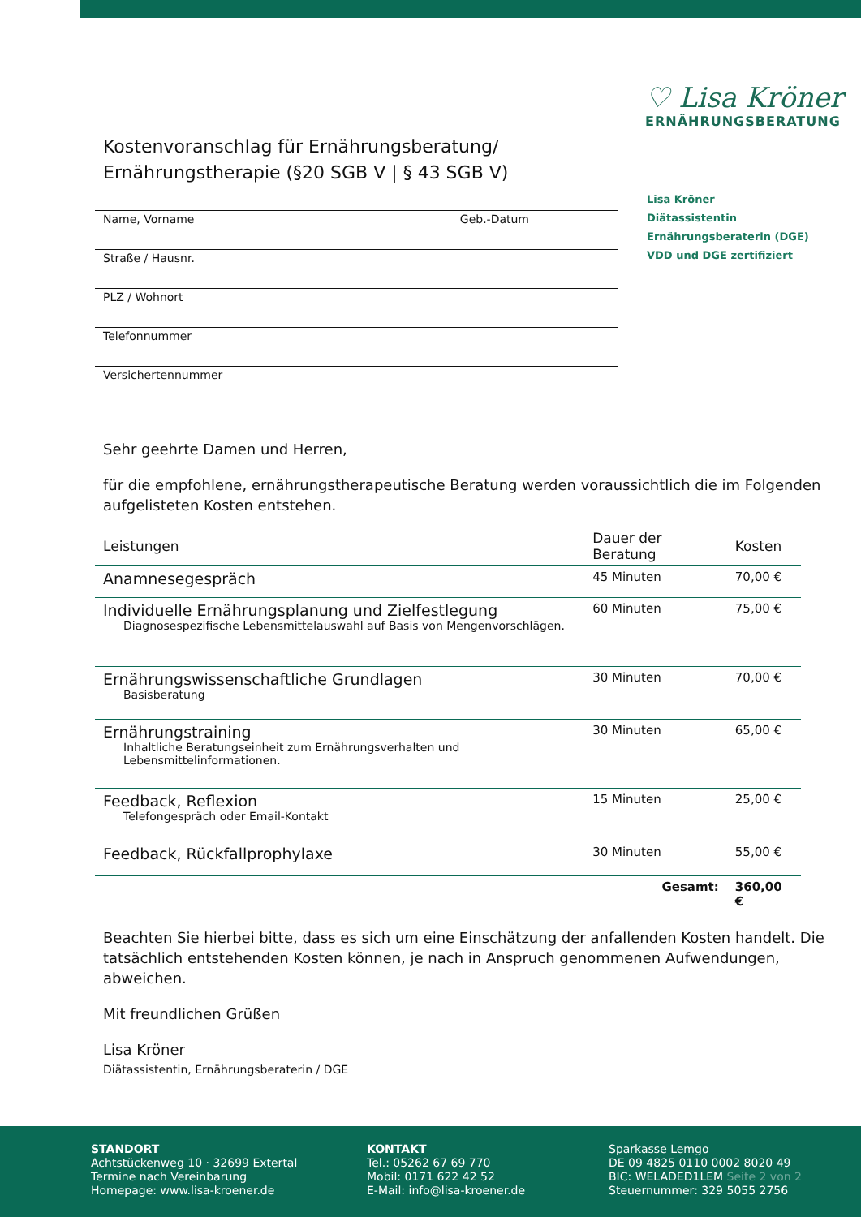♡ Lisa Kröner
ERNÄHRUNGSBERATUNG
Lisa Kröner
Diätassistentin
Ernährungsberaterin (DGE)
VDD und DGE zertifiziert
Kostenvoranschlag für Ernährungsberatung/ Ernährungstherapie (§20 SGB V | § 43 SGB V)
Name, Vorname Geb.-Datum
Straße / Hausnr.
PLZ / Wohnort
Telefonnummer
Versichertennummer
Sehr geehrte Damen und Herren,
für die empfohlene, ernährungstherapeutische Beratung werden voraussichtlich die im Folgenden aufgelisteten Kosten entstehen.
| Leistungen | Dauer der Beratung | Kosten |
| --- | --- | --- |
| Anamnesegespräch | 45 Minuten | 70,00 € |
| Individuelle Ernährungsplanung und Zielfestlegung Diagnosespezifische Lebensmittelauswahl auf Basis von Mengenvorschlägen. | 60 Minuten | 75,00 € |
| Ernährungswissenschaftliche Grundlagen Basisberatung | 30 Minuten | 70,00 € |
| Ernährungstraining Inhaltliche Beratungseinheit zum Ernährungsverhalten und Lebensmittelinformationen. | 30 Minuten | 65,00 € |
| Feedback, Reflexion Telefongespräch oder Email-Kontakt | 15 Minuten | 25,00 € |
| Feedback, Rückfallprophylaxe | 30 Minuten | 55,00 € |
| | Gesamt: | 360,00 € |
Beachten Sie hierbei bitte, dass es sich um eine Einschätzung der anfallenden Kosten handelt. Die tatsächlich entstehenden Kosten können, je nach in Anspruch genommenen Aufwendungen, abweichen.
Mit freundlichen Grüßen
Lisa Kröner
Diätassistentin, Ernährungsberaterin / DGE
STANDORT
Achtstückenweg 10 · 32699 Extertal
Termine nach Vereinbarung
Homepage: www.lisa-kroener.de
KONTAKT
Tel.: 05262 67 69 770
Mobil: 0171 622 42 52
E-Mail: info@lisa-kroener.de
Sparkasse Lemgo
DE 09 4825 0110 0002 8020 49
BIC: WELADED1LEM Seite 2 von 2
Steuernummer: 329 5055 2756